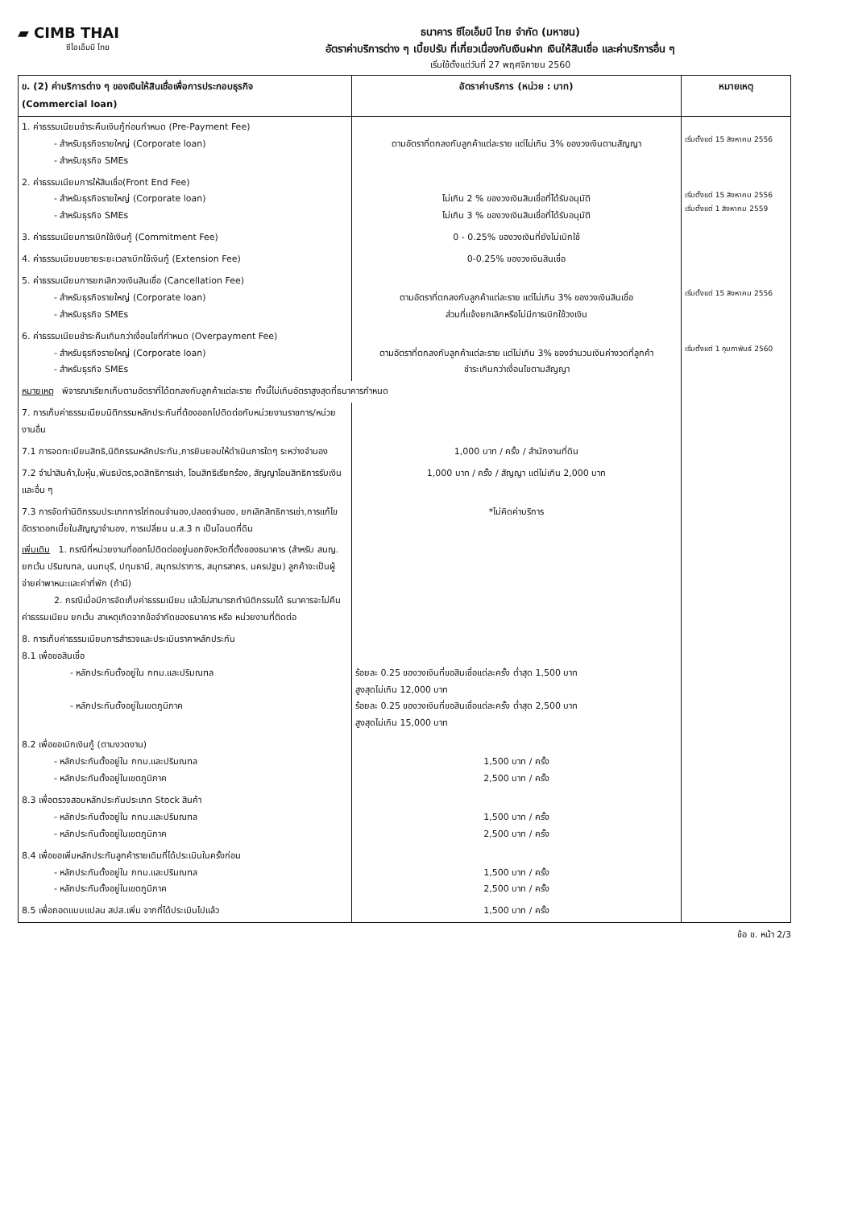▰ CIMB THAI
ซีไอเอ็มบี ไทย
ธนาคาร ซีไอเอ็มบี ไทย จำกัด (มหาชน)
อัตราค่าบริการต่าง ๆ เบี้ยปรับ ที่เกี่ยวเนื่องกับเงินฝาก เงินให้สินเชื่อ และค่าบริการอื่น ๆ
เริ่มใช้ตั้งแต่วันที่ 27 พฤศจิกายน 2560
| ข. (2) ค่าบริการต่าง ๆ ของเงินให้สินเชื่อเพื่อการประกอบธุรกิจ (Commercial loan) | อัตราค่าบริการ (หน่วย : บาท) | หมายเหตุ |
| --- | --- | --- |
| 1. ค่าธรรมเนียมชำระคืนเงินกู้ก่อนกำหนด (Pre-Payment Fee) - สำหรับธุรกิจรายใหญ่ (Corporate loan) - สำหรับธุรกิจ SMEs | ตามอัตราที่ตกลงกับลูกค้าแต่ละราย แต่ไม่เกิน 3% ของวงเงินตามสัญญา | เริ่มตั้งแต่ 15 สิงหาคม 2556 |
| 2. ค่าธรรมเนียมการให้สินเชื่อ(Front End Fee) - สำหรับธุรกิจรายใหญ่ (Corporate loan) - สำหรับธุรกิจ SMEs | ไม่เกิน 2 % ของวงเงินสินเชื่อที่ได้รับอนุมัติ ไม่เกิน 3 % ของวงเงินสินเชื่อที่ได้รับอนุมัติ | เริ่มตั้งแต่ 15 สิงหาคม 2556 เริ่มตั้งแต่ 1 สิงหาคม 2559 |
| 3. ค่าธรรมเนียมการเบิกใช้เงินกู้ (Commitment Fee) | 0 - 0.25% ของวงเงินที่ยังไม่เบิกใช้ | |
| 4. ค่าธรรมเนียมขยายระยะเวลาเบิกใช้เงินกู้ (Extension Fee) | 0-0.25% ของวงเงินสินเชื่อ | |
| 5. ค่าธรรมเนียมการยกเลิกวงเงินสินเชื่อ (Cancellation Fee) - สำหรับธุรกิจรายใหญ่ (Corporate loan) - สำหรับธุรกิจ SMEs | ตามอัตราที่ตกลงกับลูกค้าแต่ละราย แต่ไม่เกิน 3% ของวงเงินสินเชื่อ ส่วนที่แจ้งยกเลิกหรือไม่มีการเบิกใช้วงเงิน | เริ่มตั้งแต่ 15 สิงหาคม 2556 |
| 6. ค่าธรรมเนียมชำระคืนเกินกว่าเงื่อนไขที่กำหนด (Overpayment Fee) - สำหรับธุรกิจรายใหญ่ (Corporate loan) - สำหรับธุรกิจ SMEs | ตามอัตราที่ตกลงกับลูกค้าแต่ละราย แต่ไม่เกิน 3% ของจำนวนเงินค่างวดที่ลูกค้า ชำระเกินกว่าเงื่อนไขตามสัญญา | เริ่มตั้งแต่ 1 กุมภาพันธ์ 2560 |
| หมายเหตุ พิจารณาเรียกเก็บตามอัตราที่ได้ตกลงกับลูกค้าแต่ละราย ทั้งนี้ไม่เกินอัตราสูงสุดที่ธนาคารกำหนด | | |
| 7. การเก็บค่าธรรมเนียมนิติกรรมหลักประกันที่ต้องออกไปติดต่อกับหน่วยงานราชการ/หน่วยงานอื่น | | |
| 7.1 การจดทะเบียนสิทธิ,นิติกรรมหลักประกัน,การยินยอมให้ดำเนินการใดๆ ระหว่างจำนอง | 1,000 บาท / ครั้ง / สำนักงานที่ดิน | |
| 7.2 จำนำสินค้า,ใบหุ้น,พันธบัตร,จดสิทธิการเช่า, โอนสิทธิเรียกร้อง, สัญญาโอนสิทธิการรับเงิน และอื่น ๆ | 1,000 บาท / ครั้ง / สัญญา แต่ไม่เกิน 2,000 บาท | |
| 7.3 การจัดทำนิติกรรมประเภทการไถ่ถอนจำนอง,ปลอดจำนอง, ยกเลิกสิทธิการเช่า,การแก้ไขอัตราดอกเบี้ยในสัญญาจำนอง, การเปลี่ยน น.ส.3 ก เป็นโฉนดที่ดิน | *ไม่คิดค่าบริการ | |
| เพิ่มเติม 1. กรณีที่หน่วยงานที่ออกไปติดต่ออยู่นอกจังหวัดที่ตั้งของธนาคาร (สำหรับ สนญ. ยกเว้น ปริมณฑล, นนทบุรี, ปทุมธานี, สมุทรปราการ, สมุทรสาคร, นครปฐม) ลูกค้าจะเป็นผู้จ่ายค่าพาหนะและค่าที่พัก (ถ้ามี) 2. กรณีเมื่อมีการจัดเก็บค่าธรรมเนียม แล้วไม่สามารถทำนิติกรรมได้ ธนาคารจะไม่คืนค่าธรรมเนียม ยกเว้น สาเหตุเกิดจากข้อจำกัดของธนาคาร หรือ หน่วยงานที่ติดต่อ | | |
| 8. การเก็บค่าธรรมเนียมการสำรวจและประเมินราคาหลักประกัน 8.1 เพื่อขอสินเชื่อ - หลักประกันตั้งอยู่ใน กทม.และปริมณฑล - หลักประกันตั้งอยู่ในเขตภูมิภาค | ร้อยละ 0.25 ของวงเงินที่ขอสินเชื่อแต่ละครั้ง ต่ำสุด 1,500 บาท สูงสุดไม่เกิน 12,000 บาท ร้อยละ 0.25 ของวงเงินที่ขอสินเชื่อแต่ละครั้ง ต่ำสุด 2,500 บาท สูงสุดไม่เกิน 15,000 บาท | |
| 8.2 เพื่อขอเบิกเงินกู้ (ตามงวดงาน) - หลักประกันตั้งอยู่ใน กทม.และปริมณฑล - หลักประกันตั้งอยู่ในเขตภูมิภาค | 1,500 บาท / ครั้ง 2,500 บาท / ครั้ง | |
| 8.3 เพื่อตรวจสอบหลักประกันประเภท Stock สินค้า - หลักประกันตั้งอยู่ใน กทม.และปริมณฑล - หลักประกันตั้งอยู่ในเขตภูมิภาค | 1,500 บาท / ครั้ง 2,500 บาท / ครั้ง | |
| 8.4 เพื่อขอเพิ่มหลักประกันลูกค้ารายเดิมที่ได้ประเมินในครั้งก่อน - หลักประกันตั้งอยู่ใน กทม.และปริมณฑล - หลักประกันตั้งอยู่ในเขตภูมิภาค | 1,500 บาท / ครั้ง 2,500 บาท / ครั้ง | |
| 8.5 เพื่อถอดแบบแปลน สปส.เพิ่ม จากที่ได้ประเมินไปแล้ว | 1,500 บาท / ครั้ง | |
ข้อ ข. หน้า 2/3